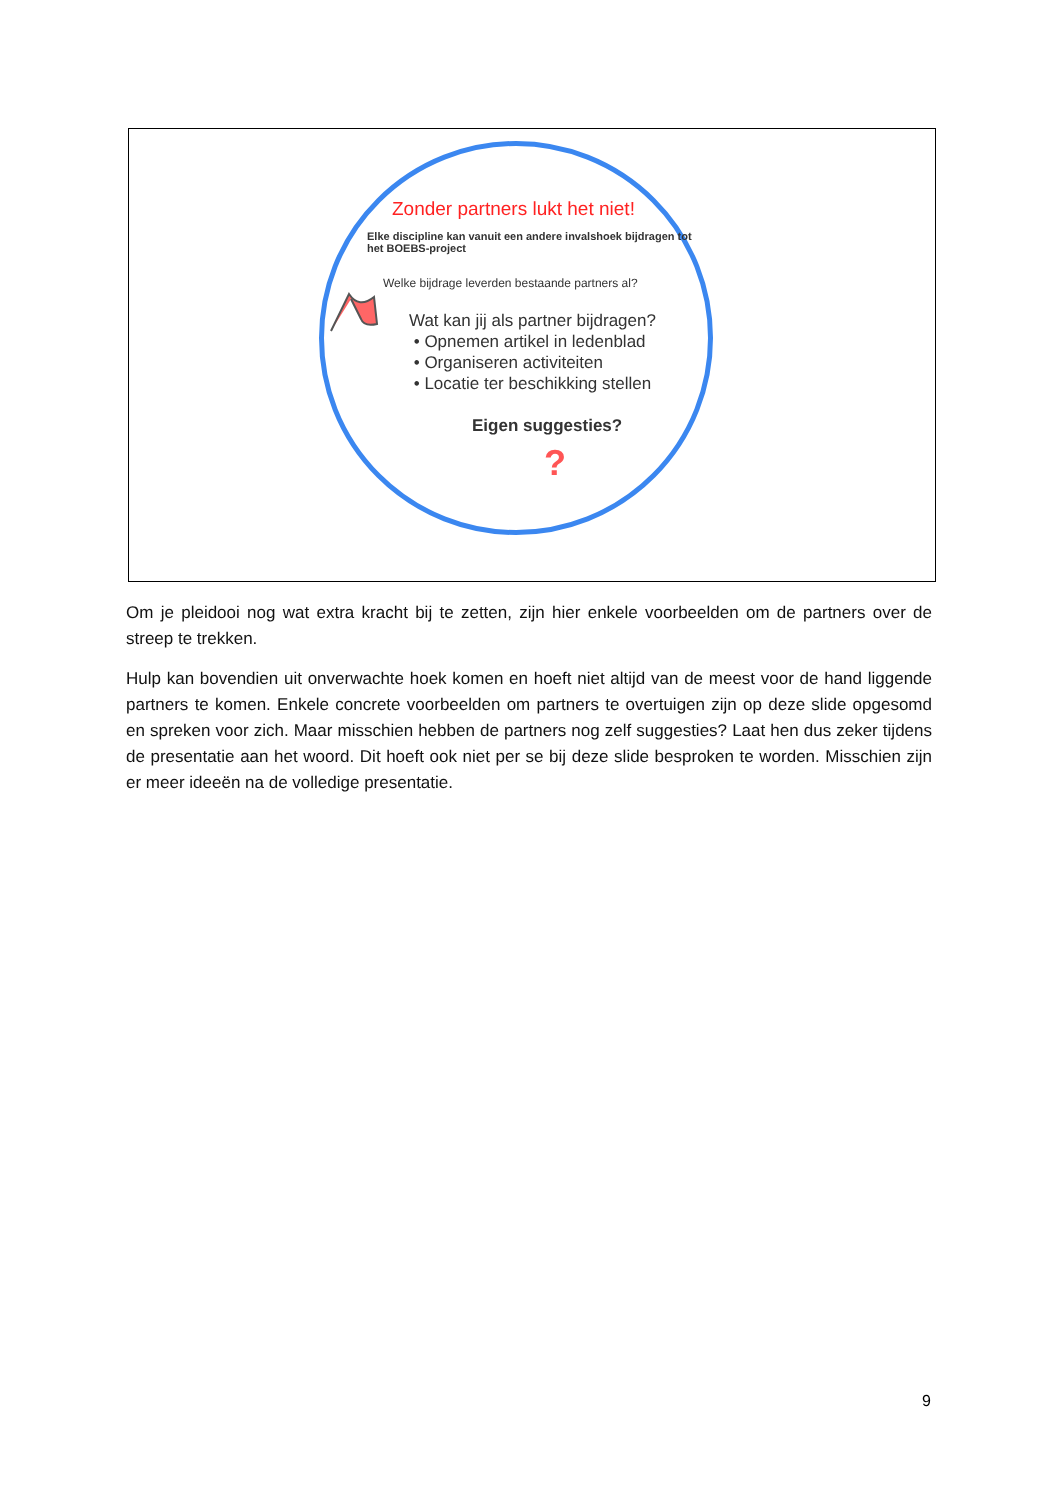?
Zonder partners lukt het niet!
Elke discipline kan vanuit een andere invalshoek bijdragen tot het BOEBS-project
Welke bijdrage leverden bestaande partners al?
Wat kan jij als partner bijdragen?
• Opnemen artikel in ledenblad
• Organiseren activiteiten
• Locatie ter beschikking stellen
Eigen suggesties?
Om je pleidooi nog wat extra kracht bij te zetten, zijn hier enkele voorbeelden om de partners over de streep te trekken.
Hulp kan bovendien uit onverwachte hoek komen en hoeft niet altijd van de meest voor de hand liggende partners te komen. Enkele concrete voorbeelden om partners te overtuigen zijn op deze slide opgesomd en spreken voor zich. Maar misschien hebben de partners nog zelf suggesties? Laat hen dus zeker tijdens de presentatie aan het woord. Dit hoeft ook niet per se bij deze slide besproken te worden. Misschien zijn er meer ideeën na de volledige presentatie.
9